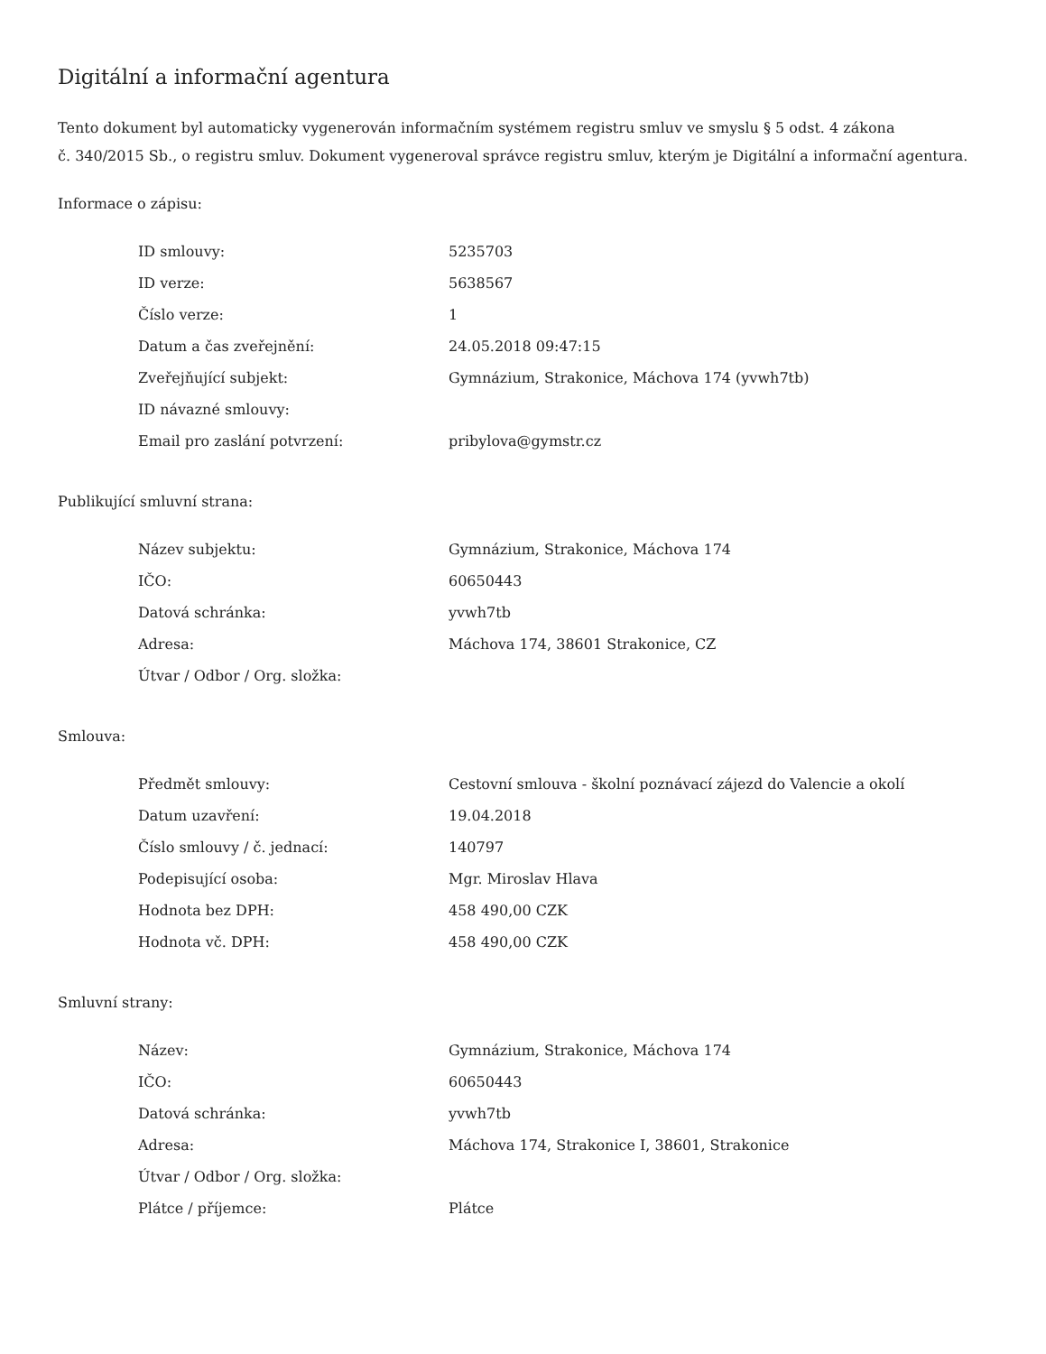Digitální a informační agentura
Tento dokument byl automaticky vygenerován informačním systémem registru smluv ve smyslu § 5 odst. 4 zákona
č. 340/2015 Sb., o registru smluv. Dokument vygeneroval správce registru smluv, kterým je Digitální a informační agentura.
Informace o zápisu:
| ID smlouvy: | 5235703 |
| ID verze: | 5638567 |
| Číslo verze: | 1 |
| Datum a čas zveřejnění: | 24.05.2018 09:47:15 |
| Zveřejňující subjekt: | Gymnázium, Strakonice, Máchova 174 (yvwh7tb) |
| ID návazné smlouvy: | |
| Email pro zaslání potvrzení: | pribylova@gymstr.cz |
Publikující smluvní strana:
| Název subjektu: | Gymnázium, Strakonice, Máchova 174 |
| IČO: | 60650443 |
| Datová schránka: | yvwh7tb |
| Adresa: | Máchova 174, 38601 Strakonice, CZ |
| Útvar / Odbor / Org. složka: | |
Smlouva:
| Předmět smlouvy: | Cestovní smlouva - školní poznávací zájezd do Valencie a okolí |
| Datum uzavření: | 19.04.2018 |
| Číslo smlouvy / č. jednací: | 140797 |
| Podepisující osoba: | Mgr. Miroslav Hlava |
| Hodnota bez DPH: | 458 490,00 CZK |
| Hodnota vč. DPH: | 458 490,00 CZK |
Smluvní strany:
| Název: | Gymnázium, Strakonice, Máchova 174 |
| IČO: | 60650443 |
| Datová schránka: | yvwh7tb |
| Adresa: | Máchova 174, Strakonice I, 38601, Strakonice |
| Útvar / Odbor / Org. složka: | |
| Plátce / příjemce: | Plátce |